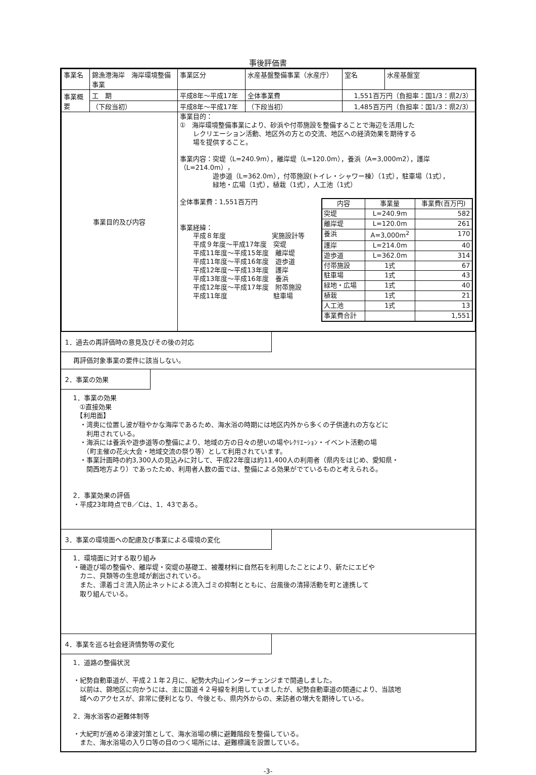事後評価書
| 事業名 | 錦漁港海岸 海岸環境整備事業 | 事業区分 | 水産基盤整備事業（水産庁） | | 室名 | 水産基盤室 |
| 事業概要 | 工 期 | 平成8年～平成17年 | 全体事業費 | 1,551百万円（負担率：国1/3：県2/3） | | |
| | （下段当初） | 平成8年～平成17年 | （下段当初） | 1,485百万円（負担率：国1/3：県2/3） | | |
| 事業目的及び内容 | | 事業目的： ① 海岸環境整備事業により、砂浜や付帯施設を整備することで海辺を活用した レクリエーション活動、地区外の方との交流、地区への経済効果を期待する 場を提供すること。 事業内容：突堤（L=240.9m），離岸堤（L=120.0m），養浜（A=3,000m2），護岸（L=214.0m）， 遊歩道（L=362.0m），付帯施設(トイレ・シャワー棟）（1式），駐車場（1式）， 緑地・広場（1式），植栽（1式），人工池（1式） 全体事業費：1,551百万円 事業経緯： 平成８年度 実施設計等 平成９年度～平成17年度 突堤 平成11年度～平成15年度 離岸堤 平成11年度～平成16年度 遊歩道 平成12年度～平成13年度 護岸 平成13年度～平成16年度 養浜 平成12年度～平成17年度 附帯施設 平成11年度 駐車場 / 内容 / 事業量 / 事業費(百万円) / / 突堤 / L=240.9m / 582 / / 離岸堤 / L=120.0m / 261 / / 養浜 / A=3,000m<sup>2</sup> / 170 / / 護岸 / L=214.0m / 40 / / 遊歩道 / L=362.0m / 314 / / 付帯施設 / 1式 / 67 / / 駐車場 / 1式 / 43 / / 緑地・広場 / 1式 / 40 / / 植栽 / 1式 / 21 / / 人工池 / 1式 / 13 / / 事業費合計 / / 1,551 / | | | | |
1．過去の再評価時の意見及びその後の対応
再評価対象事業の要件に該当しない。
2．事業の効果
1．事業の効果
　①直接効果
　【利用面】
　・湾奥に位置し波が穏やかな海岸であるため、海水浴の時期には地区内外から多くの子供連れの方などに
　　利用されている。
　・海浜には養浜や遊歩道等の整備により、地域の方の日々の憩いの場やﾚｸﾘｴｰｼｮﾝ・イベント活動の場
　　（町主催の花火大会・地域交流の祭り等）として利用されています。
　・事業計画時の約3,300人の見込みに対して、平成22年度は約11,400人の利用者（県内をはじめ、愛知県・
　　関西地方より）であったため、利用者人数の面では、整備による効果がでているものと考えられる。
2．事業効果の評価
・平成23年時点でB／Cは、1．43である。
3．事業の環境面への配慮及び事業による環境の変化
1．環境面に対する取り組み
・磯遊び場の整備や、離岸堤・突堤の基礎工、被覆材料に自然石を利用したことにより、新たにエビや
　カニ、貝類等の生息域が創出されている。
　また、漂着ゴミ流入防止ネットによる流入ゴミの抑制とともに、台風後の清掃活動を町と連携して
　取り組んでいる。
4．事業を巡る社会経済情勢等の変化
1．道路の整備状況
・紀勢自動車道が、平成２１年２月に、紀勢大内山インターチェンジまで開通しました。
　以前は、錦地区に向かうには、主に国道４２号線を利用していましたが、紀勢自動車道の開通により、当該地
　域へのアクセスが、非常に便利となり、今後とも、県内外からの、来訪者の増大を期待している。
2．海水浴客の避難体制等
・大紀町が進める津波対策として、海水浴場の横に避難階段を整備している。
　また、海水浴場の入り口等の目のつく場所には、避難標識を設置している。
-3-